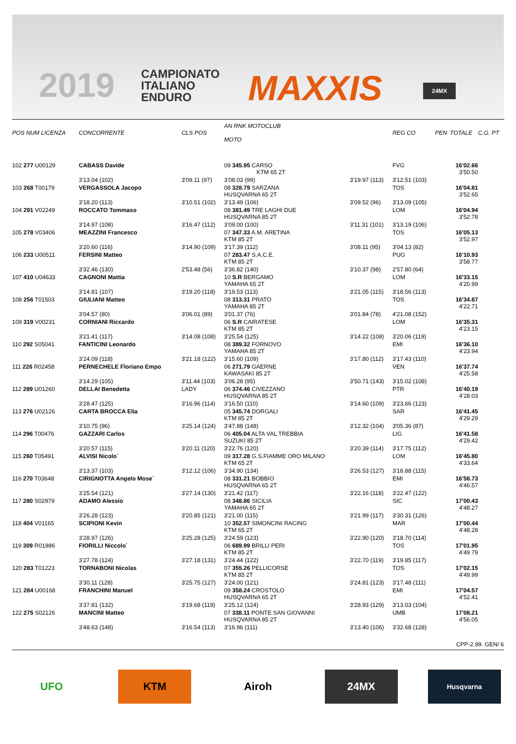2019
CAMPIONATO
ITALIANO
ENDURO
MAXXIS 24MX
| POS NUM LICENZA | CONCORRENTE | CLS POS | AN RNK MOTOCLUB MOTO | | REG CO | PEN | TOTALE | C.G. PT |
| --- | --- | --- | --- | --- | --- | --- | --- | --- |
| 102 277 U00129 | CABASS Davide | | 09 345.95 CARSO KTM 65 2T | | FVG | | 16'02.66 3'50.50 | |
| | 3'13.04 (102) | 3'09.11 (97) | 3'08.03 (99) | 3'19.97 (113) | 3'12.51 (103) | | | |
| 103 268 T00179 | VERGASSOLA Jacopo | | 08 328.79 SARZANA HUSQVARNA 65 2T | | TOS | | 16'04.81 3'52.65 | |
| | 3'18.20 (113) | 3'10.51 (102) | 3'13.49 (106) | 3'09.52 (96) | 3'13.09 (105) | | | |
| 104 291 V02249 | ROCCATO Tommaso | | 08 381.49 TRE LAGHI DUE HUSQVARNA 85 2T | | LOM | | 16'04.94 3'52.78 | |
| | 3'14.97 (108) | 3'16.47 (112) | 3'09.00 (100) | 3'11.31 (101) | 3'13.19 (106) | | | |
| 105 278 V03406 | MEAZZINI Francesco | | 07 347.33 A.M. ARETINA KTM 85 2T | | TOS | | 16'05.13 3'52.97 | |
| | 3'20.60 (116) | 3'14.90 (109) | 3'17.39 (112) | 3'08.11 (95) | 3'04.13 (82) | | | |
| 106 233 U00511 | FERSINI Matteo | | 07 283.47 S.A.C.E. KTM 85 2T | | PUG | | 16'10.93 3'58.77 | |
| | 3'32.46 (130) | 2'53.48 (56) | 3'36.82 (140) | 3'10.37 (98) | 2'57.80 (64) | | | |
| 107 410 U04633 | CAGNONI Mattia | | 10 S.R BERGAMO YAMAHA 65 2T | | LOM | | 16'33.15 4'20.99 | |
| | 3'14.81 (107) | 3'19.20 (118) | 3'19.53 (113) | 3'21.05 (115) | 3'18.56 (113) | | | |
| 108 256 T01503 | GIULIANI Matteo | | 08 313.31 PRATO YAMAHA 85 2T | | TOS | | 16'34.87 4'22.71 | |
| | 3'04.57 (80) | 3'06.01 (89) | 3'01.37 (76) | 3'01.84 (78) | 4'21.08 (152) | | | |
| 109 319 V00231 | CORNIANI Riccardo | | 06 S.R CAIRATESE KTM 85 2T | | LOM | | 16'35.31 4'23.15 | |
| | 3'21.41 (117) | 3'14.08 (108) | 3'25.54 (125) | 3'14.22 (108) | 3'20.06 (119) | | | |
| 110 292 S05041 | FANTICINI Leonardo | | 08 389.32 FORNOVO YAMAHA 85 2T | | EMI | | 16'36.10 4'23.94 | |
| | 3'24.09 (118) | 3'21.18 (122) | 3'15.60 (109) | 3'17.80 (112) | 3'17.43 (110) | | | |
| 111 226 R02458 | PERNECHELE Floriano Empo | | 06 271.79 GAERNE KAWASAKI 85 2T | | VEN | | 16'37.74 4'25.58 | |
| | 3'14.29 (105) | 3'11.44 (103) | 3'06.28 (95) | 3'50.71 (143) | 3'15.02 (108) | | | |
| 112 289 U01260 | DELLAI Benedetta | LADY | 06 374.46 CIVEZZANO HUSQVARNA 85 2T | | PTR | | 16'40.19 4'28.03 | |
| | 3'28.47 (125) | 3'16.96 (114) | 3'16.50 (110) | 3'14.60 (109) | 3'23.66 (123) | | | |
| 113 276 U02126 | CARTA BROCCA Elia | | 05 345.74 DORGALI KTM 85 2T | | SAR | | 16'41.45 4'29.29 | |
| | 3'10.75 (96) | 3'25.14 (124) | 3'47.88 (148) | 3'12.32 (104) | 3'05.36 (87) | | | |
| 114 296 T00476 | GAZZARI Carlos | | 06 405.04 ALTA VAL TREBBIA SUZUKI 85 2T | | LIG | | 16'41.58 4'29.42 | |
| | 3'20.57 (115) | 3'20.11 (120) | 3'22.76 (120) | 3'20.39 (114) | 3'17.75 (112) | | | |
| 115 260 T05491 | ALVISI Nicolo` | | 09 317.28 G.S.FIAMME ORO MILANO KTM 65 2T | | LOM | | 16'45.80 4'33.64 | |
| | 3'13.37 (103) | 3'12.12 (106) | 3'34.90 (134) | 3'26.53 (127) | 3'18.88 (115) | | | |
| 116 270 T03648 | CIRIGNOTTA Angelo Mose` | | 08 331.21 BOBBIO HUSQVARNA 65 2T | | EMI | | 16'58.73 4'46.57 | |
| | 3'25.54 (121) | 3'27.14 (130) | 3'21.42 (117) | 3'22.16 (118) | 3'22.47 (122) | | | |
| 117 280 S02979 | ADAMO Alessio | | 08 348.86 SICILIA YAMAHA 65 2T | | SIC | | 17'00.43 4'48.27 | |
| | 3'26.28 (123) | 3'20.85 (121) | 3'21.00 (115) | 3'21.99 (117) | 3'30.31 (126) | | | |
| 118 404 V01165 | SCIPIONI Kevin | | 10 352.57 SIMONCINI RACING KTM 65 2T | | MAR | | 17'00.44 4'48.28 | |
| | 3'28.97 (126) | 3'25.28 (125) | 3'24.59 (123) | 3'22.90 (120) | 3'18.70 (114) | | | |
| 119 309 R01986 | FIORILLI Niccolo` | | 06 689.99 BRILLI PERI KTM 85 2T | | TOS | | 17'01.95 4'49.79 | |
| | 3'27.78 (124) | 3'27.18 (131) | 3'24.44 (122) | 3'22.70 (119) | 3'19.85 (117) | | | |
| 120 283 T01223 | TORNABONI Nicolas | | 07 355.26 PELLICORSE KTM 85 2T | | TOS | | 17'02.15 4'49.99 | |
| | 3'30.11 (128) | 3'25.75 (127) | 3'24.00 (121) | 3'24.81 (123) | 3'17.48 (111) | | | |
| 121 284 U00168 | FRANCHINI Manuel | | 09 358.24 CROSTOLO HUSQVARNA 65 2T | | EMI | | 17'04.57 4'52.41 | |
| | 3'37.81 (132) | 3'19.68 (119) | 3'25.12 (124) | 3'28.93 (129) | 3'13.03 (104) | | | |
| 122 275 S02126 | MANCINI Matteo | | 07 338.11 PONTE SAN GIOVANNI HUSQVARNA 85 2T | | UMB | | 17'08.21 4'56.05 | |
| | 3'48.63 (148) | 3'16.54 (113) | 3'16.96 (111) | 3'13.40 (106) | 3'32.68 (128) | | | |
CPP-2.99. GEN/ 6
UFO KTM Airoh 24MX
Husqvarna